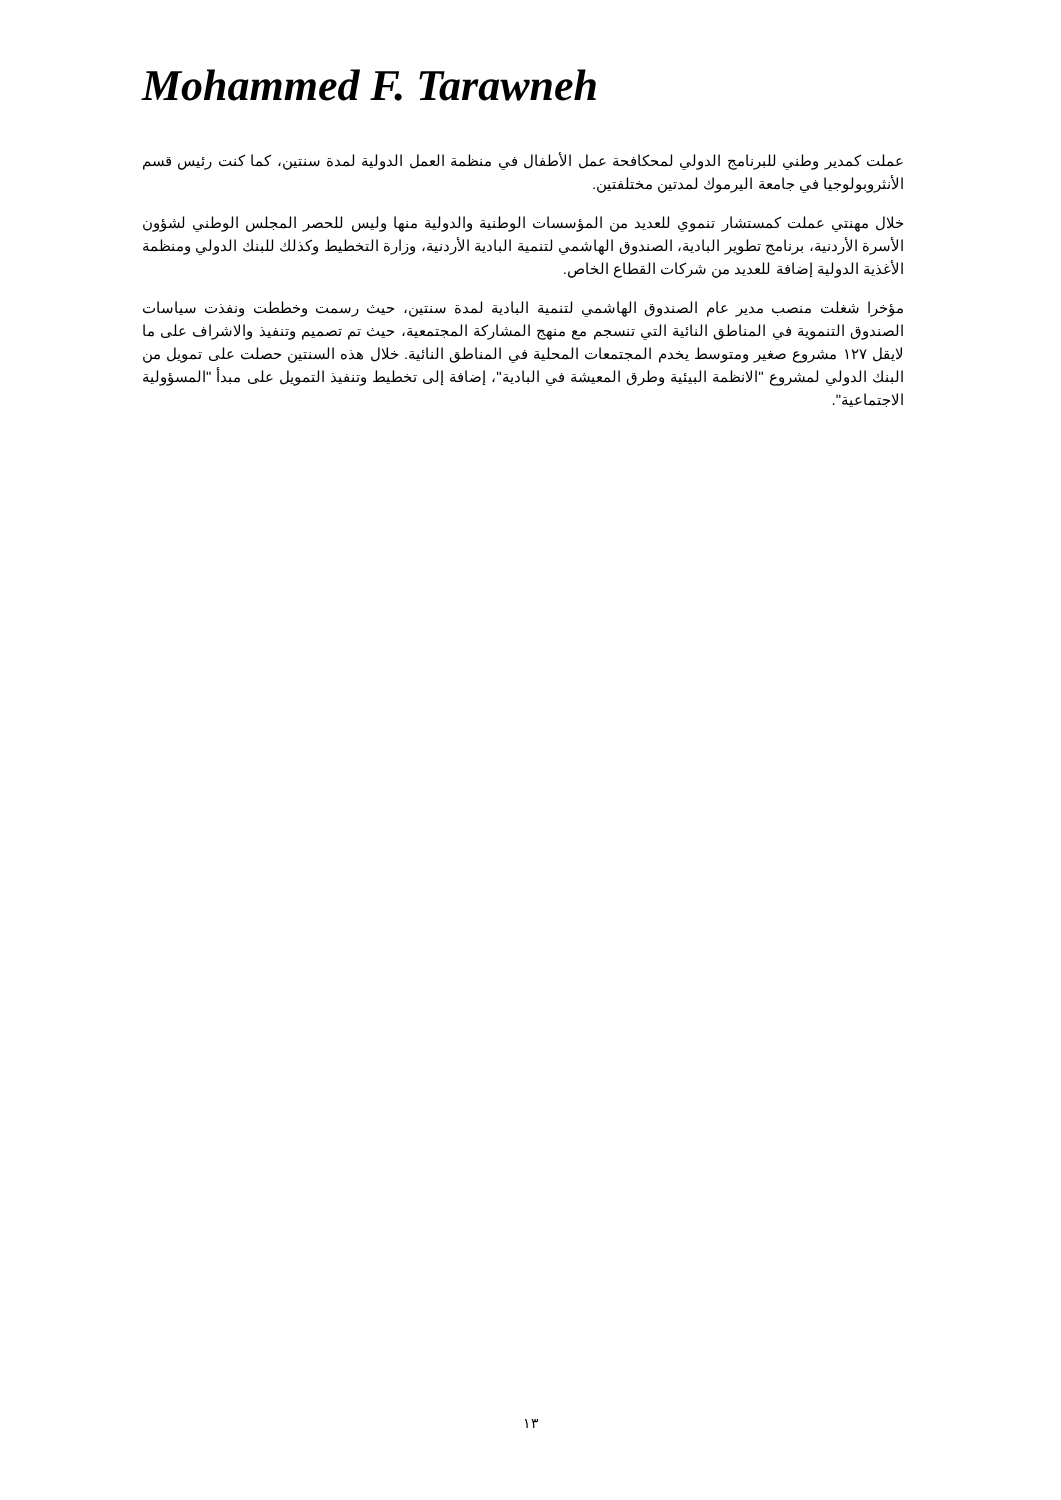Mohammed F. Tarawneh
عملت كمدير وطني للبرنامج الدولي لمحكافحة عمل الأطفال في منظمة العمل الدولية لمدة سنتين، كما كنت رئيس قسم الأنثروبولوجيا في جامعة اليرموك لمدتين مختلفتين.
خلال مهنتي عملت كمستشار تنموي للعديد من المؤسسات الوطنية والدولية منها وليس للحصر المجلس الوطني لشؤون الأسرة الأردنية، برنامج تطوير البادية، الصندوق الهاشمي لتنمية البادية الأردنية، وزارة التخطيط وكذلك للبنك الدولي ومنظمة الأغذية الدولية إضافة للعديد من شركات القطاع الخاص.
مؤخرا شغلت منصب مدير عام الصندوق الهاشمي لتنمية البادية لمدة سنتين، حيث رسمت وخططت ونفذت سياسات الصندوق التنموية في المناطق النائية التي تنسجم مع منهج المشاركة المجتمعية، حيث تم تصميم وتنفيذ والاشراف على ما لايقل ١٢٧ مشروع صغير ومتوسط يخدم المجتمعات المحلية في المناطق النائية. خلال هذه السنتين حصلت على تمويل من البنك الدولي لمشروع "الانظمة البيئية وطرق المعيشة في البادية"، إضافة إلى تخطيط وتنفيذ التمويل على مبدأ "المسؤولية الاجتماعية".
١٣